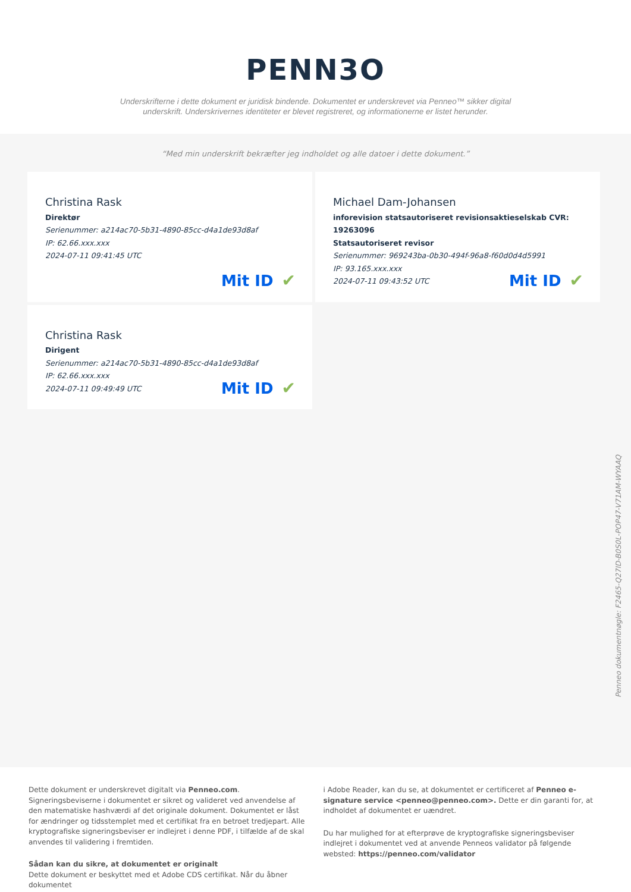PENN3O
Underskrifterne i dette dokument er juridisk bindende. Dokumentet er underskrevet via Penneo™ sikker digital underskrift. Underskrivernes identiteter er blevet registreret, og informationerne er listet herunder.
“Med min underskrift bekræfter jeg indholdet og alle datoer i dette dokument.”
Christina Rask
Direktør
Serienummer: a214ac70-5b31-4890-85cc-d4a1de93d8af
IP: 62.66.xxx.xxx
2024-07-11 09:41:45 UTC
Mit ID ✔
Michael Dam-Johansen
inforevision statsautoriseret revisionsaktieselskab CVR: 19263096
Statsautoriseret revisor
Serienummer: 969243ba-0b30-494f-96a8-f60d0d4d5991
IP: 93.165.xxx.xxx
2024-07-11 09:43:52 UTC
Mit ID ✔
Christina Rask
Dirigent
Serienummer: a214ac70-5b31-4890-85cc-d4a1de93d8af
IP: 62.66.xxx.xxx
2024-07-11 09:49:49 UTC
Mit ID ✔
Penneo dokumentnøgle: F2465-Q27ID-B0S0L-POP47-V71AM-WYAAQ
Dette dokument er underskrevet digitalt via Penneo.com. Signeringsbeviserne i dokumentet er sikret og valideret ved anvendelse af den matematiske hashværdi af det originale dokument. Dokumentet er låst for ændringer og tidsstemplet med et certifikat fra en betroet tredjepart. Alle kryptografiske signeringsbeviser er indlejret i denne PDF, i tilfælde af de skal anvendes til validering i fremtiden.
Sådan kan du sikre, at dokumentet er originalt
Dette dokument er beskyttet med et Adobe CDS certifikat. Når du åbner dokumentet
i Adobe Reader, kan du se, at dokumentet er certificeret af Penneo e-signature service <penneo@penneo.com>. Dette er din garanti for, at indholdet af dokumentet er uændret.
Du har mulighed for at efterprøve de kryptografiske signeringsbeviser indlejret i dokumentet ved at anvende Penneos validator på følgende websted: https://penneo.com/validator